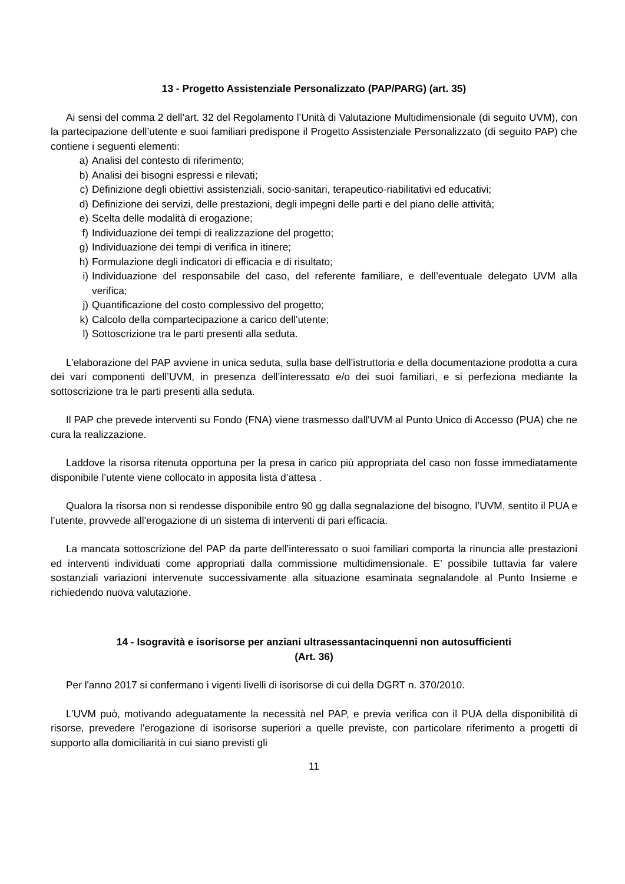13 - Progetto Assistenziale Personalizzato (PAP/PARG) (art. 35)
Ai sensi del comma 2 dell’art. 32 del Regolamento l’Unità di Valutazione Multidimensionale (di seguito UVM), con la partecipazione dell’utente e suoi familiari predispone il Progetto Assistenziale Personalizzato (di seguito PAP) che contiene i seguenti elementi:
a) Analisi del contesto di riferimento;
b) Analisi dei bisogni espressi e rilevati;
c) Definizione degli obiettivi assistenziali, socio-sanitari, terapeutico-riabilitativi ed educativi;
d) Definizione dei servizi, delle prestazioni, degli impegni delle parti e del piano delle attività;
e) Scelta delle modalità di erogazione;
f) Individuazione dei tempi di realizzazione del progetto;
g) Individuazione dei tempi di verifica in itinere;
h) Formulazione degli indicatori di efficacia e di risultato;
i) Individuazione del responsabile del caso, del referente familiare, e dell’eventuale delegato UVM alla verifica;
j) Quantificazione del costo complessivo del progetto;
k) Calcolo della compartecipazione a carico dell’utente;
l) Sottoscrizione tra le parti presenti alla seduta.
L’elaborazione del PAP avviene in unica seduta, sulla base dell’istruttoria e della documentazione prodotta a cura dei vari componenti dell’UVM, in presenza dell’interessato e/o dei suoi familiari, e si perfeziona mediante la sottoscrizione tra le parti presenti alla seduta.
Il PAP che prevede interventi su Fondo (FNA) viene trasmesso dall'UVM al Punto Unico di Accesso (PUA) che ne cura la realizzazione.
Laddove la risorsa ritenuta opportuna per la presa in carico più appropriata del caso non fosse immediatamente disponibile l’utente viene collocato in apposita lista d’attesa .
Qualora la risorsa non si rendesse disponibile entro 90 gg dalla segnalazione del bisogno, l’UVM, sentito il PUA e l’utente, provvede all’erogazione di un sistema di interventi di pari efficacia.
La mancata sottoscrizione del PAP da parte dell’interessato o suoi familiari comporta la rinuncia alle prestazioni ed interventi individuati come appropriati dalla commissione multidimensionale. E’ possibile tuttavia far valere sostanziali variazioni intervenute successivamente alla situazione esaminata segnalandole al Punto Insieme e richiedendo nuova valutazione.
14 - Isogravità e isorisorse per anziani ultrasessantacinquenni non autosufficienti
(Art. 36)
Per l'anno 2017 si confermano i vigenti livelli di isorisorse di cui della DGRT n. 370/2010.
L’UVM può, motivando adeguatamente la necessità nel PAP, e previa verifica con il PUA della disponibilità di risorse, prevedere l’erogazione di isorisorse superiori a quelle previste, con particolare riferimento a progetti di supporto alla domiciliarità in cui siano previsti gli
11